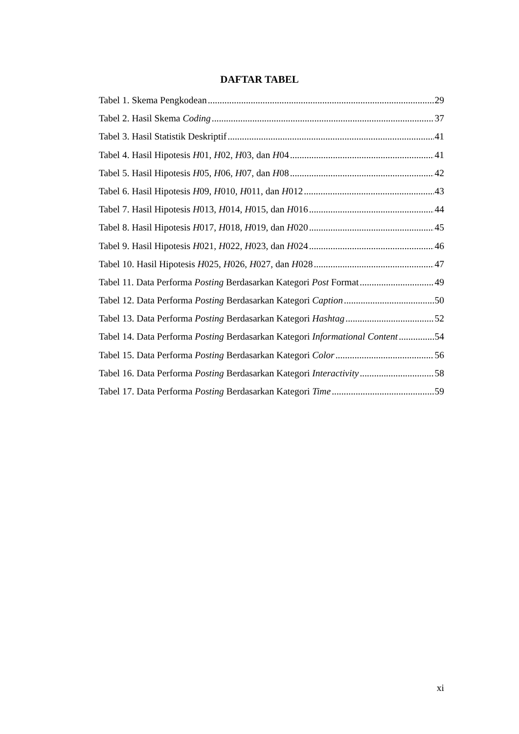DAFTAR TABEL
Tabel 1. Skema Pengkodean 29
Tabel 2. Hasil Skema Coding 37
Tabel 3. Hasil Statistik Deskriptif 41
Tabel 4. Hasil Hipotesis H01, H02, H03, dan H04 41
Tabel 5. Hasil Hipotesis H05, H06, H07, dan H08 42
Tabel 6. Hasil Hipotesis H09, H010, H011, dan H012 43
Tabel 7. Hasil Hipotesis H013, H014, H015, dan H016 44
Tabel 8. Hasil Hipotesis H017, H018, H019, dan H020 45
Tabel 9. Hasil Hipotesis H021, H022, H023, dan H024 46
Tabel 10. Hasil Hipotesis H025, H026, H027, dan H028 47
Tabel 11. Data Performa Posting Berdasarkan Kategori Post Format 49
Tabel 12. Data Performa Posting Berdasarkan Kategori Caption 50
Tabel 13. Data Performa Posting Berdasarkan Kategori Hashtag 52
Tabel 14. Data Performa Posting Berdasarkan Kategori Informational Content 54
Tabel 15. Data Performa Posting Berdasarkan Kategori Color 56
Tabel 16. Data Performa Posting Berdasarkan Kategori Interactivity 58
Tabel 17. Data Performa Posting Berdasarkan Kategori Time 59
xi